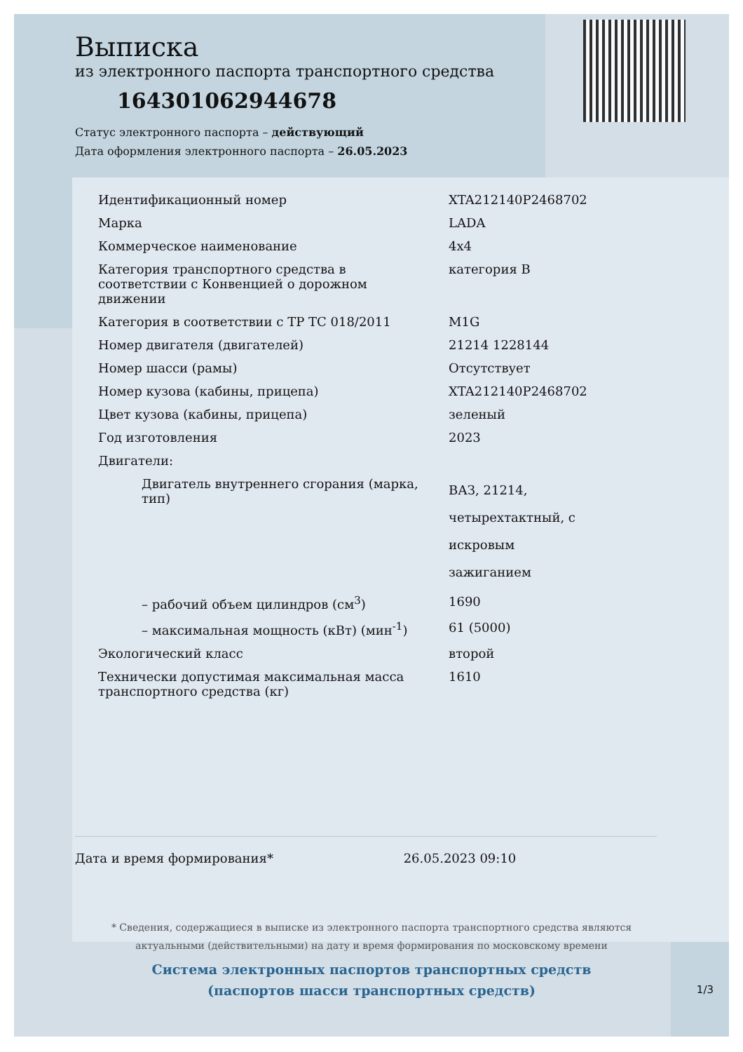Выписка
из электронного паспорта транспортного средства
164301062944678
Статус электронного паспорта – действующий
Дата оформления электронного паспорта – 26.05.2023
| Идентификационный номер | XTA212140P2468702 |
| Марка | LADA |
| Коммерческое наименование | 4x4 |
| Категория транспортного средства в соответствии с Конвенцией о дорожном движении | категория B |
| Категория в соответствии с ТР ТС 018/2011 | M1G |
| Номер двигателя (двигателей) | 21214 1228144 |
| Номер шасси (рамы) | Отсутствует |
| Номер кузова (кабины, прицепа) | XTA212140P2468702 |
| Цвет кузова (кабины, прицепа) | зеленый |
| Год изготовления | 2023 |
| Двигатели: | |
| Двигатель внутреннего сгорания (марка, тип) | ВАЗ, 21214, четырехтактный, с искровым зажиганием |
| – рабочий объем цилиндров (см<sup>3</sup>) | 1690 |
| – максимальная мощность (кВт) (мин<sup>-1</sup>) | 61 (5000) |
| Экологический класс | второй |
| Технически допустимая максимальная масса транспортного средства (кг) | 1610 |
Дата и время формирования* 26.05.2023 09:10
* Сведения, содержащиеся в выписке из электронного паспорта транспортного средства являются
актуальными (действительными) на дату и время формирования по московскому времени
Система электронных паспортов транспортных средств
(паспортов шасси транспортных средств)
1/3